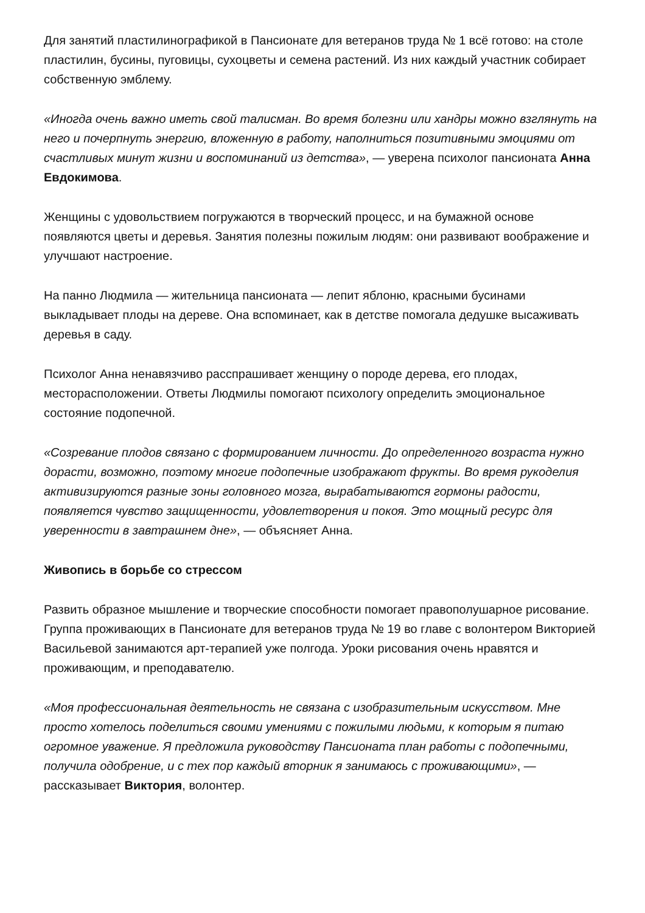Для занятий пластилинографикой в Пансионате для ветеранов труда № 1 всё готово: на столе пластилин, бусины, пуговицы, сухоцветы и семена растений. Из них каждый участник собирает собственную эмблему.
«Иногда очень важно иметь свой талисман. Во время болезни или хандры можно взглянуть на него и почерпнуть энергию, вложенную в работу, наполниться позитивными эмоциями от счастливых минут жизни и воспоминаний из детства», — уверена психолог пансионата Анна Евдокимова.
Женщины с удовольствием погружаются в творческий процесс, и на бумажной основе появляются цветы и деревья. Занятия полезны пожилым людям: они развивают воображение и улучшают настроение.
На панно Людмила — жительница пансионата — лепит яблоню, красными бусинами выкладывает плоды на дереве. Она вспоминает, как в детстве помогала дедушке высаживать деревья в саду.
Психолог Анна ненавязчиво расспрашивает женщину о породе дерева, его плодах, месторасположении. Ответы Людмилы помогают психологу определить эмоциональное состояние подопечной.
«Созревание плодов связано с формированием личности. До определенного возраста нужно дорасти, возможно, поэтому многие подопечные изображают фрукты. Во время рукоделия активизируются разные зоны головного мозга, вырабатываются гормоны радости, появляется чувство защищенности, удовлетворения и покоя. Это мощный ресурс для уверенности в завтрашнем дне», — объясняет Анна.
Живопись в борьбе со стрессом
Развить образное мышление и творческие способности помогает правополушарное рисование. Группа проживающих в Пансионате для ветеранов труда № 19 во главе с волонтером Викторией Васильевой занимаются арт-терапией уже полгода. Уроки рисования очень нравятся и проживающим, и преподавателю.
«Моя профессиональная деятельность не связана с изобразительным искусством. Мне просто хотелось поделиться своими умениями с пожилыми людьми, к которым я питаю огромное уважение. Я предложила руководству Пансионата план работы с подопечными, получила одобрение, и с тех пор каждый вторник я занимаюсь с проживающими», — рассказывает Виктория, волонтер.